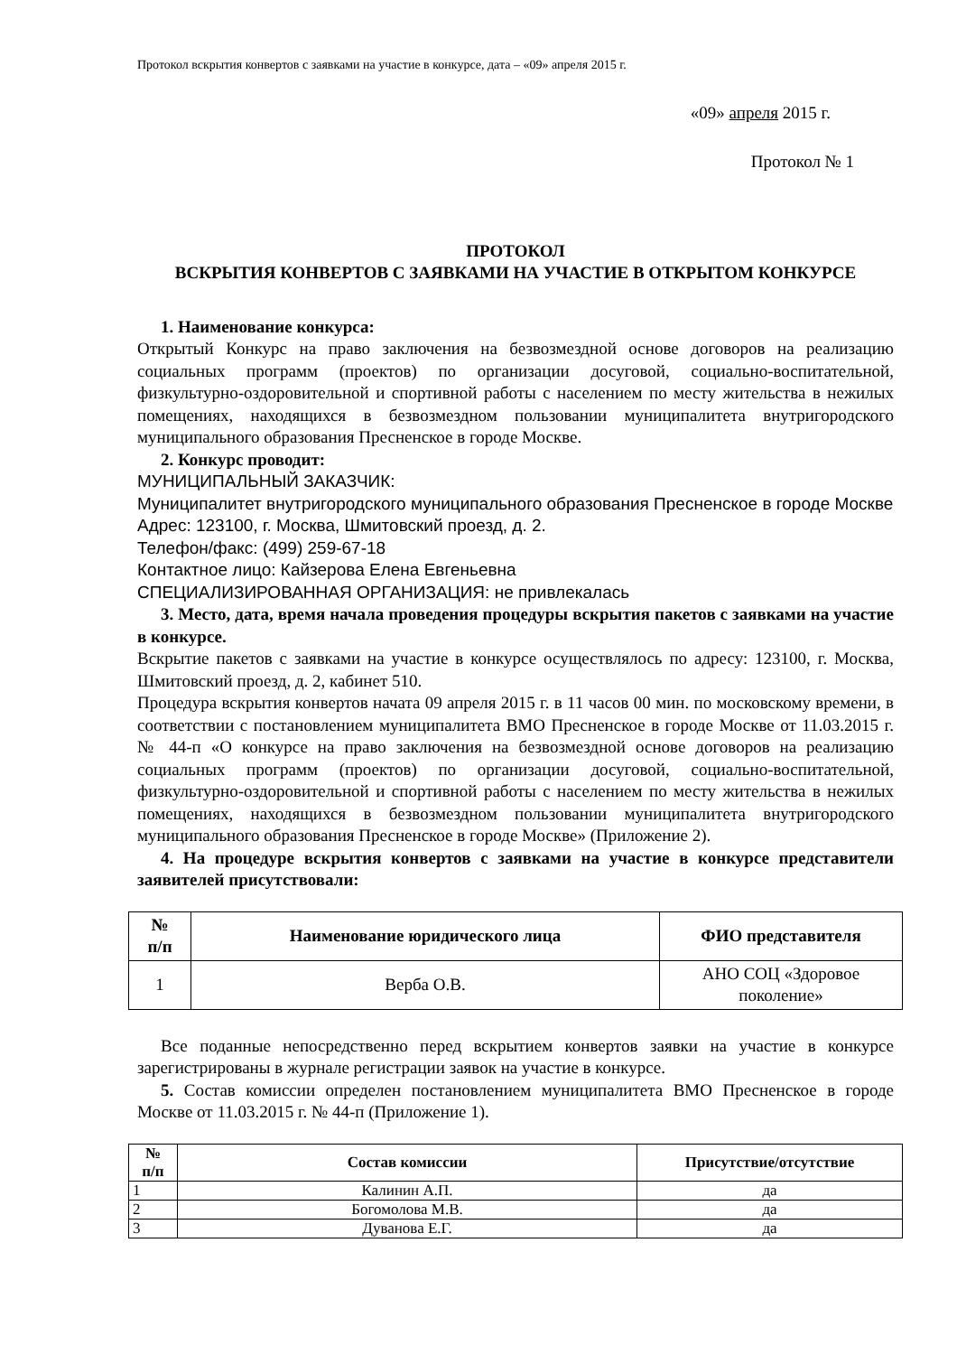Протокол вскрытия конвертов с заявками на участие в конкурсе, дата – «09» апреля 2015 г.
«09» апреля 2015 г.
Протокол № 1
ПРОТОКОЛ
ВСКРЫТИЯ КОНВЕРТОВ С ЗАЯВКАМИ НА УЧАСТИЕ В ОТКРЫТОМ КОНКУРСЕ
1. Наименование конкурса:
Открытый Конкурс на право заключения на безвозмездной основе договоров на реализацию социальных программ (проектов) по организации досуговой, социально-воспитательной, физкультурно-оздоровительной и спортивной работы с населением по месту жительства в нежилых помещениях, находящихся в безвозмездном пользовании муниципалитета внутригородского муниципального образования Пресненское в городе Москве.
2. Конкурс проводит:
МУНИЦИПАЛЬНЫЙ ЗАКАЗЧИК:
Муниципалитет внутригородского муниципального образования Пресненское в городе Москве
Адрес: 123100, г. Москва, Шмитовский проезд, д. 2.
Телефон/факс: (499) 259-67-18
Контактное лицо: Кайзерова Елена Евгеньевна
СПЕЦИАЛИЗИРОВАННАЯ ОРГАНИЗАЦИЯ: не привлекалась
3. Место, дата, время начала проведения процедуры вскрытия пакетов с заявками на участие в конкурсе.
Вскрытие пакетов с заявками на участие в конкурсе осуществлялось по адресу: 123100, г. Москва, Шмитовский проезд, д. 2, кабинет 510.
Процедура вскрытия конвертов начата 09 апреля 2015 г. в 11 часов 00 мин. по московскому времени, в соответствии с постановлением муниципалитета ВМО Пресненское в городе Москве от 11.03.2015 г. № 44-п «О конкурсе на право заключения на безвозмездной основе договоров на реализацию социальных программ (проектов) по организации досуговой, социально-воспитательной, физкультурно-оздоровительной и спортивной работы с населением по месту жительства в нежилых помещениях, находящихся в безвозмездном пользовании муниципалитета внутригородского муниципального образования Пресненское в городе Москве» (Приложение 2).
4. На процедуре вскрытия конвертов с заявками на участие в конкурсе представители заявителей присутствовали:
| № п/п | Наименование юридического лица | ФИО представителя |
| --- | --- | --- |
| 1 | Верба О.В. | АНО СОЦ «Здоровое поколение» |
Все поданные непосредственно перед вскрытием конвертов заявки на участие в конкурсе зарегистрированы в журнале регистрации заявок на участие в конкурсе.
5. Состав комиссии определен постановлением муниципалитета ВМО Пресненское в городе Москве от 11.03.2015 г. № 44-п (Приложение 1).
| № п/п | Состав комиссии | Присутствие/отсутствие |
| --- | --- | --- |
| 1 | Калинин А.П. | да |
| 2 | Богомолова М.В. | да |
| 3 | Дуванова Е.Г. | да |